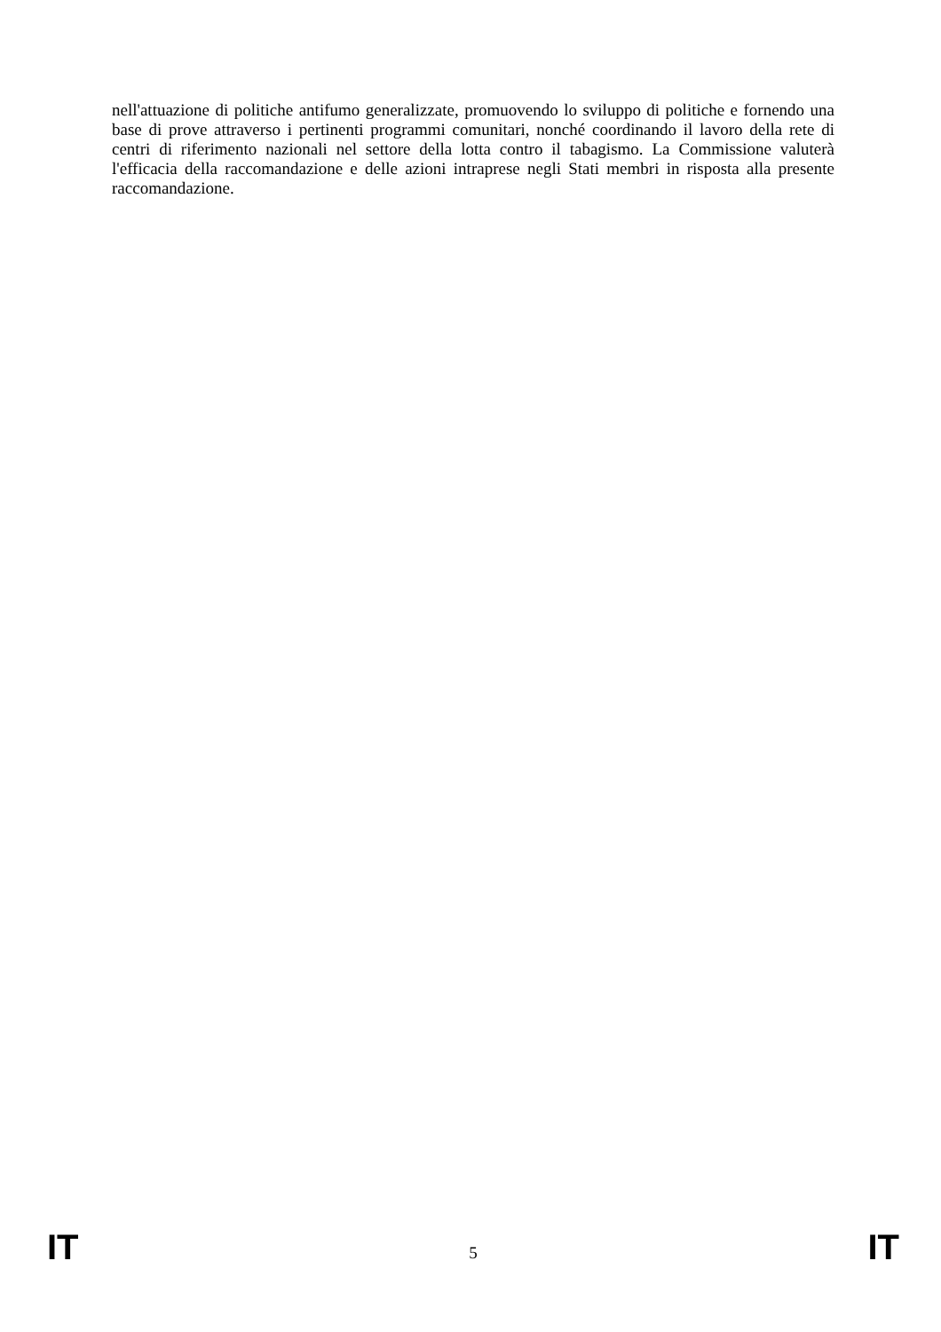nell'attuazione di politiche antifumo generalizzate, promuovendo lo sviluppo di politiche e fornendo una base di prove attraverso i pertinenti programmi comunitari, nonché coordinando il lavoro della rete di centri di riferimento nazionali nel settore della lotta contro il tabagismo. La Commissione valuterà l'efficacia della raccomandazione e delle azioni intraprese negli Stati membri in risposta alla presente raccomandazione.
IT 5 IT